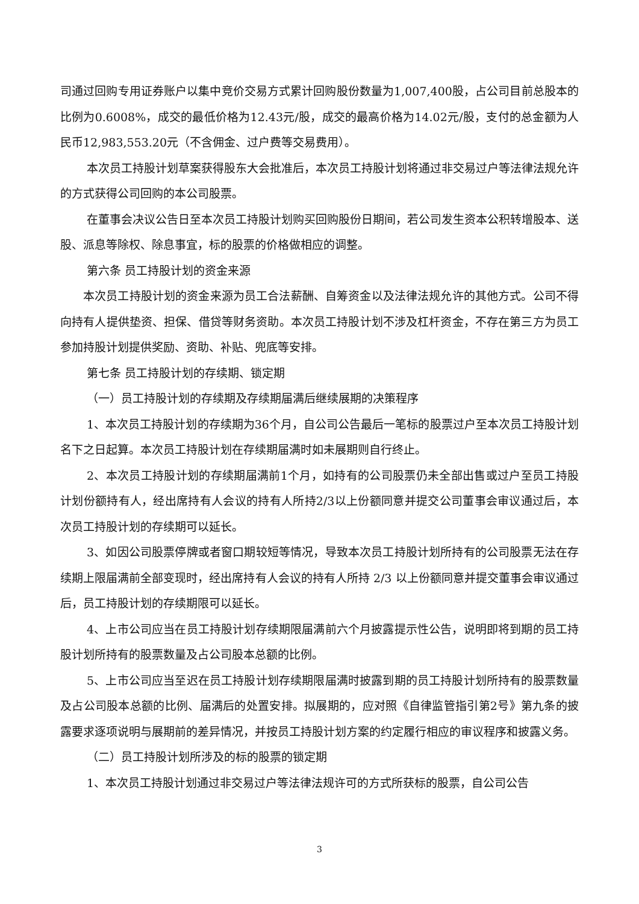司通过回购专用证券账户以集中竞价交易方式累计回购股份数量为1,007,400股，占公司目前总股本的比例为0.6008%，成交的最低价格为12.43元/股，成交的最高价格为14.02元/股，支付的总金额为人民币12,983,553.20元（不含佣金、过户费等交易费用）。
本次员工持股计划草案获得股东大会批准后，本次员工持股计划将通过非交易过户等法律法规允许的方式获得公司回购的本公司股票。
在董事会决议公告日至本次员工持股计划购买回购股份日期间，若公司发生资本公积转增股本、送股、派息等除权、除息事宜，标的股票的价格做相应的调整。
第六条 员工持股计划的资金来源
本次员工持股计划的资金来源为员工合法薪酬、自筹资金以及法律法规允许的其他方式。公司不得向持有人提供垫资、担保、借贷等财务资助。本次员工持股计划不涉及杠杆资金，不存在第三方为员工参加持股计划提供奖励、资助、补贴、兜底等安排。
第七条 员工持股计划的存续期、锁定期
（一）员工持股计划的存续期及存续期届满后继续展期的决策程序
1、本次员工持股计划的存续期为36个月，自公司公告最后一笔标的股票过户至本次员工持股计划名下之日起算。本次员工持股计划在存续期届满时如未展期则自行终止。
2、本次员工持股计划的存续期届满前1个月，如持有的公司股票仍未全部出售或过户至员工持股计划份额持有人，经出席持有人会议的持有人所持2/3以上份额同意并提交公司董事会审议通过后，本次员工持股计划的存续期可以延长。
3、如因公司股票停牌或者窗口期较短等情况，导致本次员工持股计划所持有的公司股票无法在存续期上限届满前全部变现时，经出席持有人会议的持有人所持 2/3 以上份额同意并提交董事会审议通过后，员工持股计划的存续期限可以延长。
4、上市公司应当在员工持股计划存续期限届满前六个月披露提示性公告，说明即将到期的员工持股计划所持有的股票数量及占公司股本总额的比例。
5、上市公司应当至迟在员工持股计划存续期限届满时披露到期的员工持股计划所持有的股票数量及占公司股本总额的比例、届满后的处置安排。拟展期的，应对照《自律监管指引第2号》第九条的披露要求逐项说明与展期前的差异情况，并按员工持股计划方案的约定履行相应的审议程序和披露义务。
（二）员工持股计划所涉及的标的股票的锁定期
1、本次员工持股计划通过非交易过户等法律法规许可的方式所获标的股票，自公司公告
3